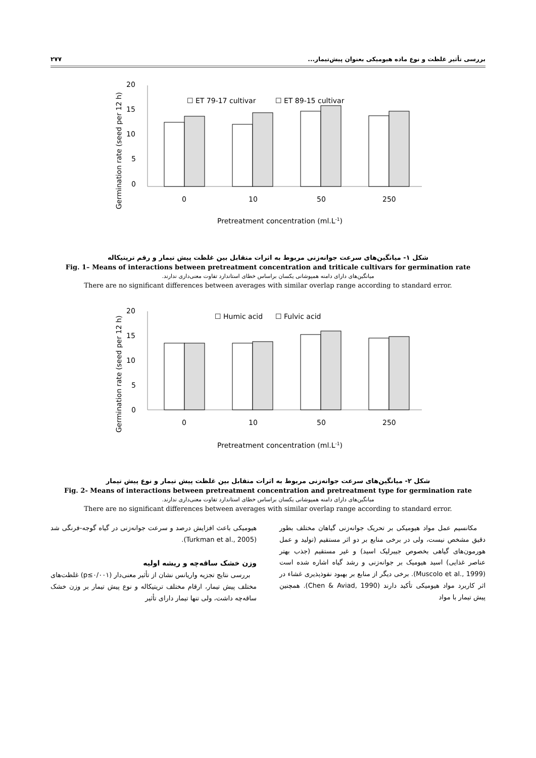بررسی تأثیر غلظت و نوع ماده هیومیکی بعنوان پیش‌تیمار... ۲۷۷
☐ ET 79-17 cultivar
☐ ET 89-15 cultivar
Germination rate (seed per 12 h)
0
5
10
15
20
0
10
50
250
Pretreatment concentration (ml.L-1)
شکل ۱- میانگین‌های سرعت جوانه‌زنی مربوط به اثرات متقابل بین غلظت پیش تیمار و رقم تریتیکاله
Fig. 1– Means of interactions between pretreatment concentration and triticale cultivars for germination rate
میانگین‌های دارای دامنه همپوشانی یکسان براساس خطای استاندارد تفاوت معنی‌داری ندارند.
There are no significant differences between averages with similar overlap range according to standard error.
☐ Humic acid
☐ Fulvic acid
Germination rate (seed per 12 h)
0
5
10
15
20
0
10
50
250
Pretreatment concentration (ml.L-1)
شکل ۲- میانگین‌های سرعت جوانه‌زنی مربوط به اثرات متقابل بین غلظت پیش تیمار و نوع پیش تیمار
Fig. 2- Means of interactions between pretreatment concentration and pretreatment type for germination rate
میانگین‌های دارای دامنه همپوشانی یکسان براساس خطای استاندارد تفاوت معنی‌داری ندارند.
There are no significant differences between averages with similar overlap range according to standard error.
مکانسیم عمل مواد هیومیکی بر تحریک جوانه‌زنی گیاهان مختلف بطور دقیق مشخص نیست، ولی در برخی منابع بر دو اثر مستقیم (تولید و عمل هورمون‌های گیاهی بخصوص جیبرلیک اسید) و غیر مستقیم (جذب بهتر عناصر غذایی) اسید هیومیک بر جوانه‌زنی و رشد گیاه اشاره شده است (Muscolo et al., 1999). برخی دیگر از منابع بر بهبود نفوذپذیری غشاء در اثر کاربرد مواد هیومیکی تأکید دارند (Chen & Aviad, 1990). همچنین پیش تیمار با مواد
هیومیکی باعث افزایش درصد و سرعت جوانه‌زنی در گیاه گوجه-فرنگی شد (Turkman et al., 2005).
وزن خشک ساقه‌چه و ریشه اولیه
بررسی نتایج تجزیه واریانس نشان از تأثیر معنی‌دار (p≤۰/۰۰۱) غلظت‌های مختلف پیش تیمار، ارقام مختلف تریتیکاله و نوع پیش تیمار بر وزن خشک ساقه‌چه داشت، ولی تنها تیمار دارای تأثیر